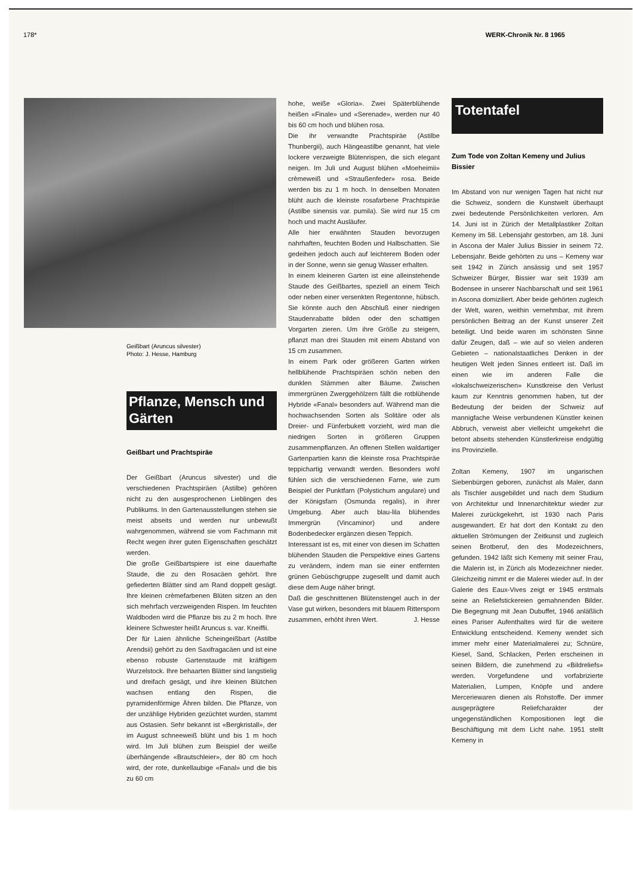178* WERK-Chronik Nr. 8 1965
Geißbart (Aruncus silvester)
Photo: J. Hesse, Hamburg
Pflanze, Mensch und Gärten
Geißbart und Prachtspiräe
Der Geißbart (Aruncus silvester) und die verschiedenen Prachtspiräen (Astilbe) gehören nicht zu den ausgesprochenen Lieblingen des Publikums. In den Gartenausstellungen stehen sie meist abseits und werden nur unbewußt wahrgenommen, während sie vom Fachmann mit Recht wegen ihrer guten Eigenschaften geschätzt werden.
Die große Geißbartspiere ist eine dauerhafte Staude, die zu den Rosacäen gehört. Ihre gefiederten Blätter sind am Rand doppelt gesägt. Ihre kleinen crèmefarbenen Blüten sitzen an den sich mehrfach verzweigenden Rispen. Im feuchten Waldboden wird die Pflanze bis zu 2 m hoch. Ihre kleinere Schwester heißt Aruncus s. var. Kneiffii.
Der für Laien ähnliche Scheingeißbart (Astilbe Arendsii) gehört zu den Saxifragacäen und ist eine ebenso robuste Gartenstaude mit kräftigem Wurzelstock. Ihre behaarten Blätter sind langstielig und dreifach gesägt, und ihre kleinen Blütchen wachsen entlang den Rispen, die pyramidenförmige Ähren bilden. Die Pflanze, von der unzählige Hybriden gezüchtet wurden, stammt aus Ostasien. Sehr bekannt ist «Bergkristall», der im August schneeweiß blüht und bis 1 m hoch wird. Im Juli blühen zum Beispiel der weiße überhängende «Brautschleier», der 80 cm hoch wird, der rote, dunkellaubige «Fanal» und die bis zu 60 cm
hohe, weiße «Gloria». Zwei Späterblühende heißen «Finale» und «Serenade», werden nur 40 bis 60 cm hoch und blühen rosa.
Die ihr verwandte Prachtspiräe (Astilbe Thunbergii), auch Hängeastilbe genannt, hat viele lockere verzweigte Blütenrispen, die sich elegant neigen. Im Juli und August blühen «Moeheimii» crèmeweiß und «Straußenfeder» rosa. Beide werden bis zu 1 m hoch. In denselben Monaten blüht auch die kleinste rosafarbene Prachtspiräe (Astilbe sinensis var. pumila). Sie wird nur 15 cm hoch und macht Ausläufer.
Alle hier erwähnten Stauden bevorzugen nahrhaften, feuchten Boden und Halbschatten. Sie gedeihen jedoch auch auf leichterem Boden oder in der Sonne, wenn sie genug Wasser erhalten.
In einem kleineren Garten ist eine alleinstehende Staude des Geißbartes, speziell an einem Teich oder neben einer versenkten Regentonne, hübsch. Sie könnte auch den Abschluß einer niedrigen Staudenrabatte bilden oder den schattigen Vorgarten zieren. Um ihre Größe zu steigern, pflanzt man drei Stauden mit einem Abstand von 15 cm zusammen.
In einem Park oder größeren Garten wirken hellblühende Prachtspiräen schön neben den dunklen Stämmen alter Bäume. Zwischen immergrünen Zwerggehölzern fällt die rotblühende Hybride «Fanal» besonders auf. Während man die hochwachsenden Sorten als Solitäre oder als Dreier- und Fünferbukett vorzieht, wird man die niedrigen Sorten in größeren Gruppen zusammenpflanzen. An offenen Stellen waldartiger Gartenpartien kann die kleinste rosa Prachtspiräe teppichartig verwandt werden. Besonders wohl fühlen sich die verschiedenen Farne, wie zum Beispiel der Punktfarn (Polystichum angulare) und der Königsfarn (Osmunda regalis), in ihrer Umgebung. Aber auch blau-lila blühendes Immergrün (Vincaminor) und andere Bodenbedecker ergänzen diesen Teppich.
Interessant ist es, mit einer von diesen im Schatten blühenden Stauden die Perspektive eines Gartens zu verändern, indem man sie einer entfernten grünen Gebüschgruppe zugesellt und damit auch diese dem Auge näher bringt.
Daß die geschnittenen Blütenstengel auch in der Vase gut wirken, besonders mit blauem Rittersporn zusammen, erhöht ihren Wert. J. Hesse
Totentafel
Zum Tode von Zoltan Kemeny und Julius Bissier
Im Abstand von nur wenigen Tagen hat nicht nur die Schweiz, sondern die Kunstwelt überhaupt zwei bedeutende Persönlichkeiten verloren. Am 14. Juni ist in Zürich der Metallplastiker Zoltan Kemeny im 58. Lebensjahr gestorben, am 18. Juni in Ascona der Maler Julius Bissier in seinem 72. Lebensjahr. Beide gehörten zu uns – Kemeny war seit 1942 in Zürich ansässig und seit 1957 Schweizer Bürger, Bissier war seit 1939 am Bodensee in unserer Nachbarschaft und seit 1961 in Ascona domiziliert. Aber beide gehörten zugleich der Welt, waren, weithin vernehmbar, mit ihrem persönlichen Beitrag an der Kunst unserer Zeit beteiligt. Und beide waren im schönsten Sinne dafür Zeugen, daß – wie auf so vielen anderen Gebieten – nationalstaatliches Denken in der heutigen Welt jeden Sinnes entleert ist. Daß im einen wie im anderen Falle die «lokalschweizerischen» Kunstkreise den Verlust kaum zur Kenntnis genommen haben, tut der Bedeutung der beiden der Schweiz auf mannigfache Weise verbundenen Künstler keinen Abbruch, verweist aber vielleicht umgekehrt die betont abseits stehenden Künstlerkreise endgültig ins Provinzielle.
Zoltan Kemeny, 1907 im ungarischen Siebenbürgen geboren, zunächst als Maler, dann als Tischler ausgebildet und nach dem Studium von Architektur und Innenarchitektur wieder zur Malerei zurückgekehrt, ist 1930 nach Paris ausgewandert. Er hat dort den Kontakt zu den aktuellen Strömungen der Zeitkunst und zugleich seinen Brotberuf, den des Modezeichners, gefunden. 1942 läßt sich Kemeny mit seiner Frau, die Malerin ist, in Zürich als Modezeichner nieder. Gleichzeitig nimmt er die Malerei wieder auf. In der Galerie des Eaux-Vives zeigt er 1945 erstmals seine an Reliefstickereien gemahnenden Bilder. Die Begegnung mit Jean Dubuffet, 1946 anläßlich eines Pariser Aufenthaltes wird für die weitere Entwicklung entscheidend. Kemeny wendet sich immer mehr einer Materialmalerei zu; Schnüre, Kiesel, Sand, Schlacken, Perlen erscheinen in seinen Bildern, die zunehmend zu «Bildreliefs» werden. Vorgefundene und vorfabrizierte Materialien, Lumpen, Knöpfe und andere Merceriewaren dienen als Rohstoffe. Der immer ausgeprägtere Reliefcharakter der ungegenständlichen Kompositionen legt die Beschäftigung mit dem Licht nahe. 1951 stellt Kemeny in